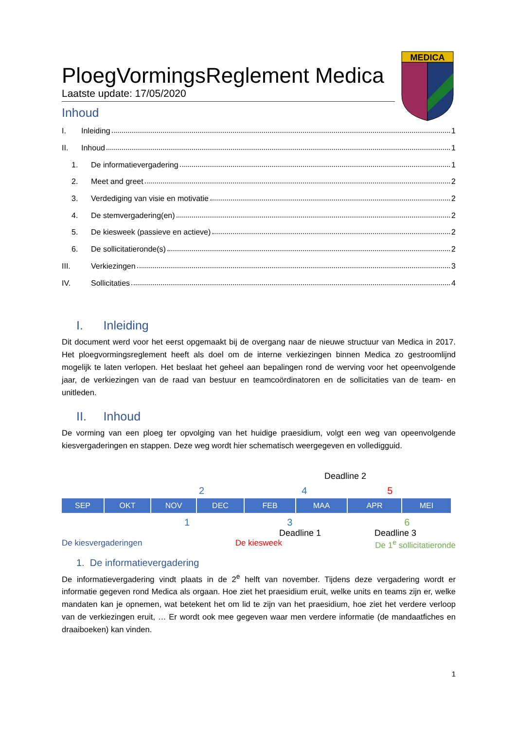MEDICA
PloegVormingsReglement Medica
Laatste update: 17/05/2020
Inhoud
I. Inleiding 1
II. Inhoud 1
1. De informatievergadering 1
2. Meet and greet 2
3. Verdediging van visie en motivatie 2
4. De stemvergadering(en) 2
5. De kiesweek (passieve en actieve) 2
6. De sollicitatieronde(s) 2
III. Verkiezingen 3
IV. Sollicitaties 4
I. Inleiding
Dit document werd voor het eerst opgemaakt bij de overgang naar de nieuwe structuur van Medica in 2017. Het ploegvormingsreglement heeft als doel om de interne verkiezingen binnen Medica zo gestroomlijnd mogelijk te laten verlopen. Het beslaat het geheel aan bepalingen rond de werving voor het opeenvolgende jaar, de verkiezingen van de raad van bestuur en teamcoördinatoren en de sollicitaties van de team- en unitleden.
II. Inhoud
De vorming van een ploeg ter opvolging van het huidige praesidium, volgt een weg van opeenvolgende kiesvergaderingen en stappen. Deze weg wordt hier schematisch weergegeven en volledigguid.
Deadline 2
2 4 5
SEP OKT NOV DEC FEB MAA APR MEI
1 3 6
Deadline 1 Deadline 3
De kiesvergaderingen De kiesweek De 1<sup>e</sup> sollicitatieronde
1. De informatievergadering
De informatievergadering vindt plaats in de 2<sup>e</sup> helft van november. Tijdens deze vergadering wordt er informatie gegeven rond Medica als orgaan. Hoe ziet het praesidium eruit, welke units en teams zijn er, welke mandaten kan je opnemen, wat betekent het om lid te zijn van het praesidium, hoe ziet het verdere verloop van de verkiezingen eruit, … Er wordt ook mee gegeven waar men verdere informatie (de mandaatfiches en draaiboeken) kan vinden.
1